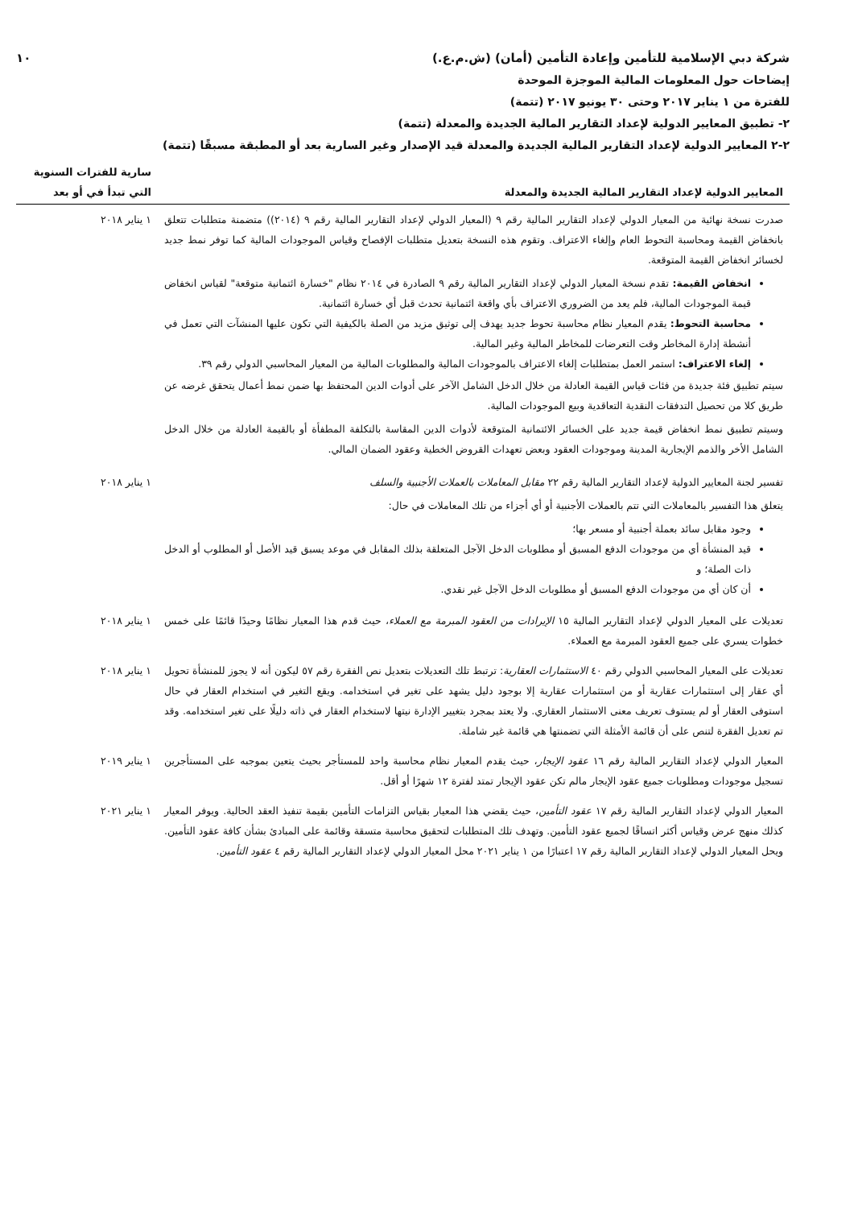شركة دبي الإسلامية للتأمين وإعادة التأمين (أمان) (ش.م.ع.) ١٠
إيضاحات حول المعلومات المالية الموجزة الموحدة
للفترة من ١ يناير ٢٠١٧ وحتى ٣٠ يونيو ٢٠١٧ (تتمة)
٢- تطبيق المعايير الدولية لإعداد التقارير المالية الجديدة والمعدلة (تتمة)
٢-٢ المعايير الدولية لإعداد التقارير المالية الجديدة والمعدلة قيد الإصدار وغير السارية بعد أو المطبقة مسبقًا (تتمة)
| المعايير الدولية لإعداد التقارير المالية الجديدة والمعدلة | سارية للفترات السنوية التي تبدأ في أو بعد |
| --- | --- |
| صدرت نسخة نهائية من المعيار الدولي لإعداد التقارير المالية رقم ٩ (المعيار الدولي لإعداد التقارير المالية رقم ٩ (٢٠١٤)) متضمنة متطلبات تتعلق بانخفاض القيمة ومحاسبة التحوط العام وإلغاء الاعتراف. وتقوم هذه النسخة بتعديل متطلبات الإفصاح وقياس الموجودات المالية كما توفر نمط جديد لخسائر انخفاض القيمة المتوقعة. انخفاض القيمة: تقدم نسخة المعيار الدولي لإعداد التقارير المالية رقم ٩ الصادرة في ٢٠١٤ نظام "خسارة ائتمانية متوقعة" لقياس انخفاض قيمة الموجودات المالية، فلم يعد من الضروري الاعتراف بأي واقعة ائتمانية تحدث قبل أي خسارة ائتمانية. محاسبة التحوط: يقدم المعيار نظام محاسبة تحوط جديد يهدف إلى توثيق مزيد من الصلة بالكيفية التي تكون عليها المنشآت التي تعمل في أنشطة إدارة المخاطر وقت التعرضات للمخاطر المالية وغير المالية. إلغاء الاعتراف: استمر العمل بمتطلبات إلغاء الاعتراف بالموجودات المالية والمطلوبات المالية من المعيار المحاسبي الدولي رقم ٣٩. سيتم تطبيق فئة جديدة من فئات قياس القيمة العادلة من خلال الدخل الشامل الآخر على أدوات الدين المحتفظ بها ضمن نمط أعمال يتحقق غرضه عن طريق كلا من تحصيل التدفقات النقدية التعاقدية وبيع الموجودات المالية. وسيتم تطبيق نمط انخفاض قيمة جديد على الخسائر الائتمانية المتوقعة لأدوات الدين المقاسة بالتكلفة المطفأة أو بالقيمة العادلة من خلال الدخل الشامل الأخر والذمم الإيجارية المدينة وموجودات العقود وبعض تعهدات القروض الخطية وعقود الضمان المالي. | ١ يناير ٢٠١٨ |
| تفسير لجنة المعايير الدولية لإعداد التقارير المالية رقم ٢٢ مقابل المعاملات بالعملات الأجنبية والسلف يتعلق هذا التفسير بالمعاملات التي تتم بالعملات الأجنبية أو أي أجزاء من تلك المعاملات في حال: وجود مقابل سائد بعملة أجنبية أو مسعر بها؛ قيد المنشأة أي من موجودات الدفع المسبق أو مطلوبات الدخل الآجل المتعلقة بذلك المقابل في موعد يسبق قيد الأصل أو المطلوب أو الدخل ذات الصلة؛ و أن كان أي من موجودات الدفع المسبق أو مطلوبات الدخل الآجل غير نقدي. | ١ يناير ٢٠١٨ |
| تعديلات على المعيار الدولي لإعداد التقارير المالية ١٥ الإيرادات من العقود المبرمة مع العملاء ، حيث قدم هذا المعيار نظامًا وحيدًا قائمًا على خمس خطوات يسري على جميع العقود المبرمة مع العملاء. | ١ يناير ٢٠١٨ |
| تعديلات على المعيار المحاسبي الدولي رقم ٤٠ الاستثمارات العقارية : ترتبط تلك التعديلات بتعديل نص الفقرة رقم ٥٧ ليكون أنه لا يجوز للمنشأة تحويل أي عقار إلى استثمارات عقارية أو من استثمارات عقارية إلا بوجود دليل يشهد على تغير في استخدامه. ويقع التغير في استخدام العقار في حال استوفى العقار أو لم يستوف تعريف معنى الاستثمار العقاري. ولا يعتد بمجرد بتغيير الإدارة نيتها لاستخدام العقار في ذاته دليلًا على تغير استخدامه. وقد تم تعديل الفقرة لتنص على أن قائمة الأمثلة التي تضمنتها هي قائمة غير شاملة. | ١ يناير ٢٠١٨ |
| المعيار الدولي لإعداد التقارير المالية رقم ١٦ عقود الإيجار ، حيث يقدم المعيار نظام محاسبة واحد للمستأجر بحيث يتعين بموجبه على المستأجرين تسجيل موجودات ومطلوبات جميع عقود الإيجار مالم تكن عقود الإيجار تمتد لفترة ١٢ شهرًا أو أقل. | ١ يناير ٢٠١٩ |
| المعيار الدولي لإعداد التقارير المالية رقم ١٧ عقود التأمين ، حيث يقضي هذا المعيار بقياس التزامات التأمين بقيمة تنفيذ العقد الحالية. ويوفر المعيار كذلك منهج عرض وقياس أكثر اتساقًا لجميع عقود التأمين. وتهدف تلك المتطلبات لتحقيق محاسبة متسقة وقائمة على المبادئ بشأن كافة عقود التأمين. ويحل المعيار الدولي لإعداد التقارير المالية رقم ١٧ اعتبارًا من ١ يناير ٢٠٢١ محل المعيار الدولي لإعداد التقارير المالية رقم ٤ عقود التأمين . | ١ يناير ٢٠٢١ |